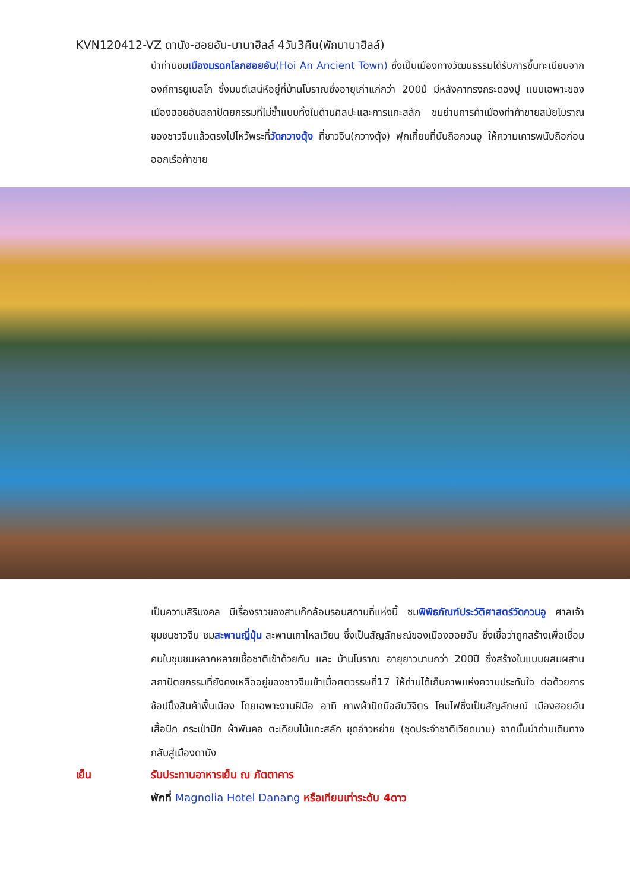KVN120412-VZ ดานัง-ฮอยอัน-บานาฮิลล์ 4วัน3คืน(พักบานาฮิลล์)
นำท่านชมเมืองมรดกโลกฮอยอัน(Hoi An Ancient Town) ซึ่งเป็นเมืองทางวัฒนธรรมได้รับการขึ้นทะเบียนจากองค์การยูเนสโก ซึ่งมนต์เสน่ห์อยู่ที่บ้านโบราณซึ่งอายุเก่าแก่กว่า 200ปี มีหลังคาทรงกระดองปู แบบเฉพาะของเมืองฮอยอันสถาปัตยกรรมที่ไม่ซ้ำแบบทั้งในด้านศิลปะและการแกะสลัก ชมย่านการค้าเมืองท่าค้าขายสมัยโบราณของชาวจีนแล้วตรงไปไหว้พระที่วัดกวางตุ้ง ที่ชาวจีน(กวางตุ้ง) ฟุกเกี้ยนที่นับถือกวนอู ให้ความเคารพนับถือก่อนออกเรือค้าขาย
เป็นความสิริมงคล มีเรื่องราวของสามก๊กล้อมรอบสถานที่แห่งนี้ ชมพิพิธภัณฑ์ประวัติศาสตร์วัดกวนอู ศาลเจ้าชุมชนชาวจีน ชมสะพานญี่ปุ่น สะพานเกาไหลเวียน ซึ่งเป็นสัญลักษณ์ของเมืองฮอยอัน ซึ่งเชื่อว่าถูกสร้างเพื่อเชื่อมคนในชุมชนหลากหลายเชื้อชาติเข้าด้วยกัน และ บ้านโบราณ อายุยาวนานกว่า 200ปี ซึ่งสร้างในแบบผสมผสานสถาปัตยกรรมที่ยังคงเหลืออยู่ของชาวจีนเข้าเมื่อศตวรรษที่17 ให้ท่านได้เก็บภาพแห่งความประทับใจ ต่อด้วยการช้อปปิ้งสินค้าพื้นเมือง โดยเฉพาะงานฝีมือ อาทิ ภาพผ้าปักมืออันวิจิตร โคมไฟซึ่งเป็นสัญลักษณ์ เมืองฮอยอัน เสื้อปัก กระเป๋าปัก ผ้าพันคอ ตะเกียบไม้แกะสลัก ชุดอ๋าวหย่าย (ชุดประจำชาติเวียดนาม) จากนั้นนำท่านเดินทางกลับสู่เมืองดานัง
เย็น รับประทานอาหารเย็น ณ ภัตตาคาร
พักที่ Magnolia Hotel Danang หรือเทียบเท่าระดับ 4ดาว